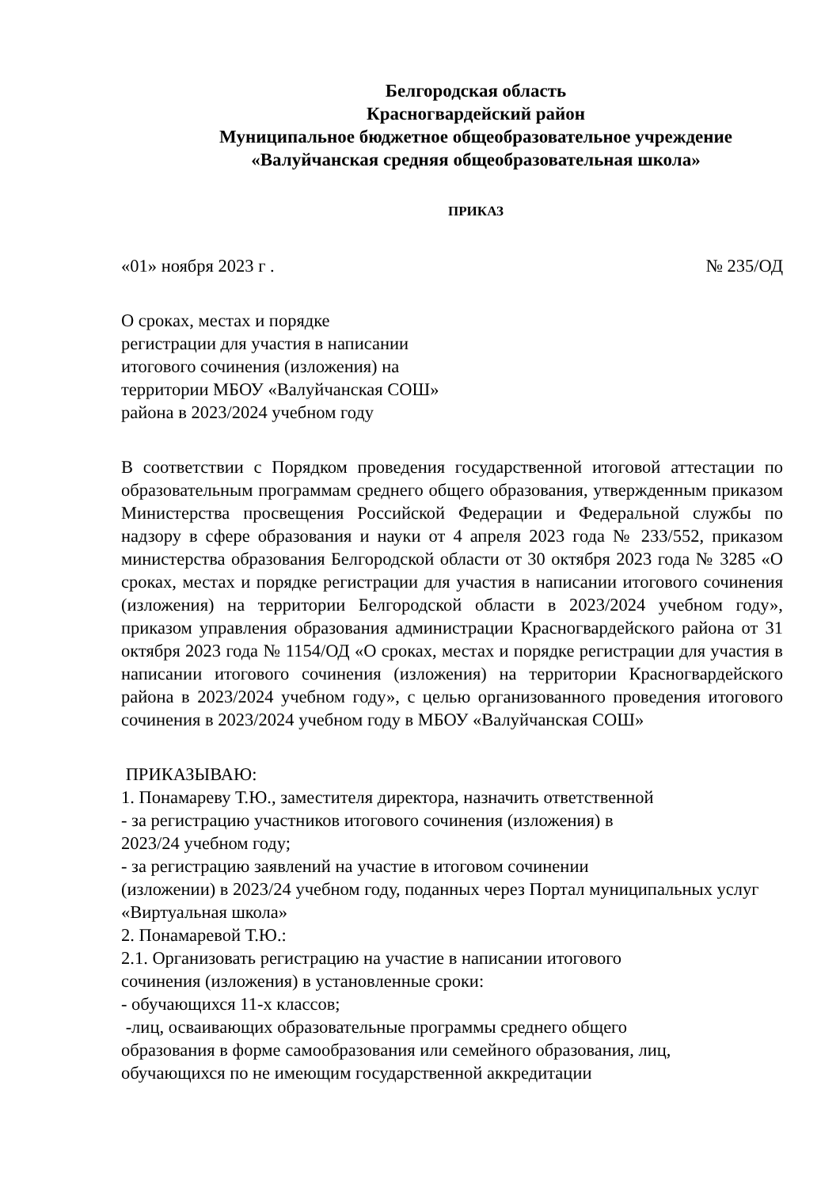Белгородская область
Красногвардейский район
Муниципальное бюджетное общеобразовательное учреждение
«Валуйчанская средняя общеобразовательная школа»
ПРИКАЗ
«01» ноября 2023 г . № 235/ОД
О сроках, местах и порядке
регистрации для участия в написании
итогового сочинения (изложения) на
территории МБОУ «Валуйчанская СОШ»
района в 2023/2024 учебном году
В соответствии с Порядком проведения государственной итоговой аттестации по образовательным программам среднего общего образования, утвержденным приказом Министерства просвещения Российской Федерации и Федеральной службы по надзору в сфере образования и науки от 4 апреля 2023 года № 233/552, приказом министерства образования Белгородской области от 30 октября 2023 года № 3285 «О сроках, местах и порядке регистрации для участия в написании итогового сочинения (изложения) на территории Белгородской области в 2023/2024 учебном году», приказом управления образования администрации Красногвардейского района от 31 октября 2023 года № 1154/ОД «О сроках, местах и порядке регистрации для участия в написании итогового сочинения (изложения) на территории Красногвардейского района в 2023/2024 учебном году», с целью организованного проведения итогового сочинения в 2023/2024 учебном году в МБОУ «Валуйчанская СОШ»
ПРИКАЗЫВАЮ:
1. Понамареву Т.Ю., заместителя директора, назначить ответственной
- за регистрацию участников итогового сочинения (изложения) в
2023/24 учебном году;
- за регистрацию заявлений на участие в итоговом сочинении
(изложении) в 2023/24 учебном году, поданных через Портал муниципальных услуг «Виртуальная школа»
2. Понамаревой Т.Ю.:
2.1. Организовать регистрацию на участие в написании итогового
сочинения (изложения) в установленные сроки:
- обучающихся 11-х классов;
-лиц, осваивающих образовательные программы среднего общего
образования в форме самообразования или семейного образования, лиц,
обучающихся по не имеющим государственной аккредитации